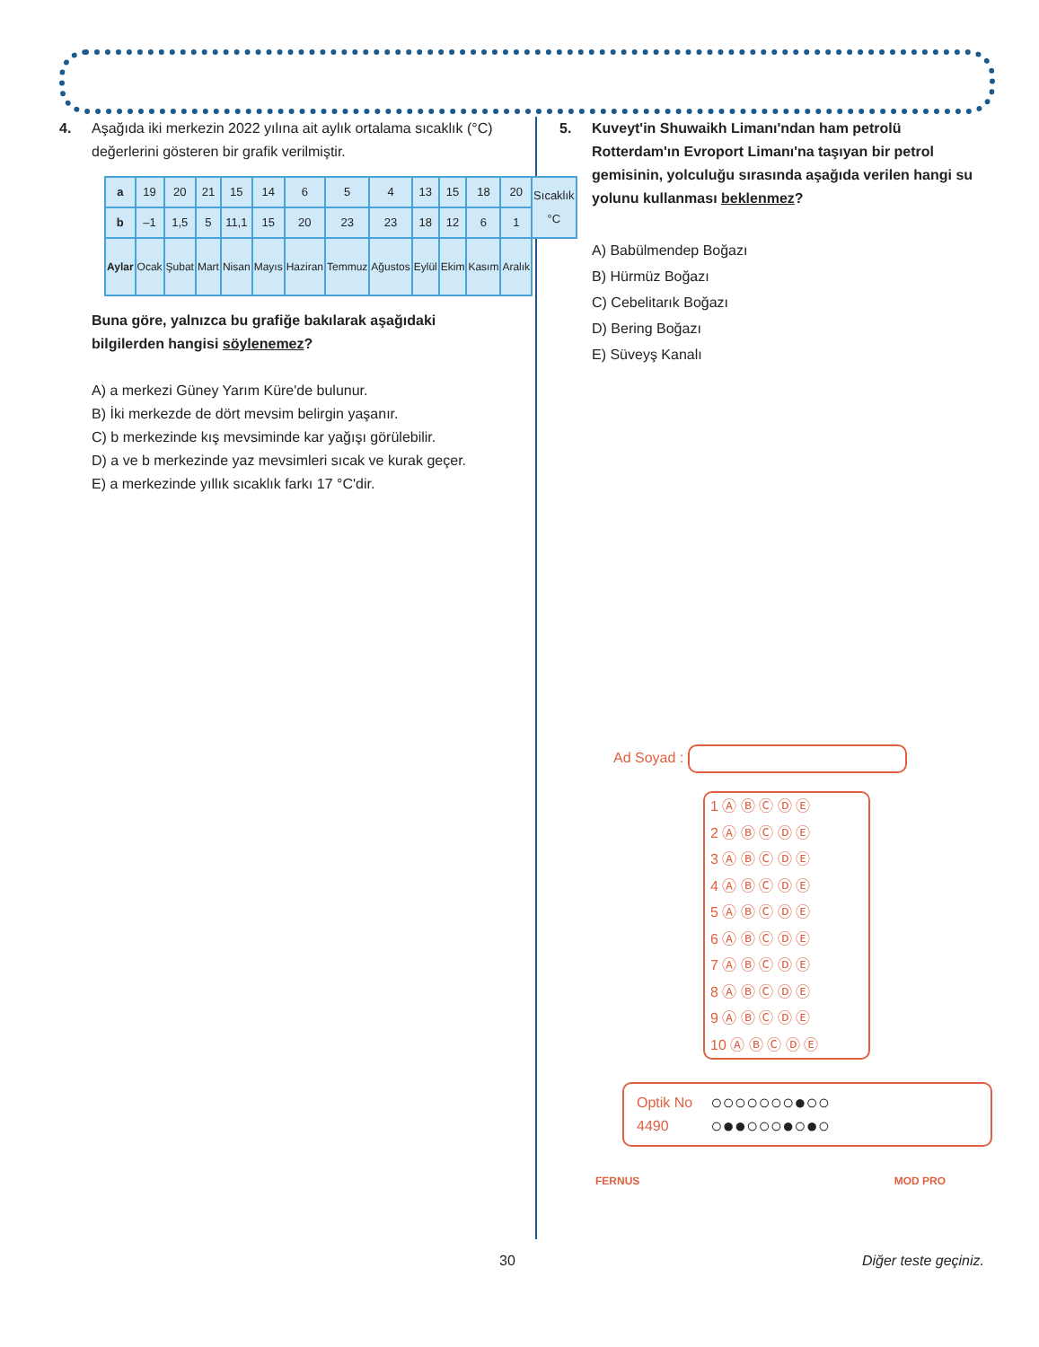4. Aşağıda iki merkezin 2022 yılına ait aylık ortalama sıcaklık (°C) değerlerini gösteren bir grafik verilmiştir.
| a | 19 | 20 | 21 | 15 | 14 | 6 | 5 | 4 | 13 | 15 | 18 | 20 | Sıcaklık °C |
| b | –1 | 1,5 | 5 | 11,1 | 15 | 20 | 23 | 23 | 18 | 12 | 6 | 1 | |
| Aylar | Ocak | Şubat | Mart | Nisan | Mayıs | Haziran | Temmuz | Ağustos | Eylül | Ekim | Kasım | Aralık | |
Buna göre, yalnızca bu grafiğe bakılarak aşağıdaki bilgilerden hangisi söylenemez?
A) a merkezi Güney Yarım Küre'de bulunur.
B) İki merkezde de dört mevsim belirgin yaşanır.
C) b merkezinde kış mevsiminde kar yağışı görülebilir.
D) a ve b merkezinde yaz mevsimleri sıcak ve kurak geçer.
E) a merkezinde yıllık sıcaklık farkı 17 °C'dir.
5. Kuveyt'in Shuwaikh Limanı'ndan ham petrolü Rotterdam'ın Evroport Limanı'na taşıyan bir petrol gemisinin, yolculuğu sırasında aşağıda verilen hangi su yolunu kullanması beklenmez?
A) Babülmendep Boğazı
B) Hürmüz Boğazı
C) Cebelitarık Boğazı
D) Bering Boğazı
E) Süveyş Kanalı
Ad Soyad :
1 Ⓐ Ⓑ Ⓒ Ⓓ Ⓔ
2 Ⓐ Ⓑ Ⓒ Ⓓ Ⓔ
3 Ⓐ Ⓑ Ⓒ Ⓓ Ⓔ
4 Ⓐ Ⓑ Ⓒ Ⓓ Ⓔ
5 Ⓐ Ⓑ Ⓒ Ⓓ Ⓔ
6 Ⓐ Ⓑ Ⓒ Ⓓ Ⓔ
7 Ⓐ Ⓑ Ⓒ Ⓓ Ⓔ
8 Ⓐ Ⓑ Ⓒ Ⓓ Ⓔ
9 Ⓐ Ⓑ Ⓒ Ⓓ Ⓔ
10 Ⓐ Ⓑ Ⓒ Ⓓ Ⓔ
Optik No
4490
○○○○○○○●○○
○●●○○○●○●○
FERNUS MOD PRO
30 Diğer teste geçiniz.